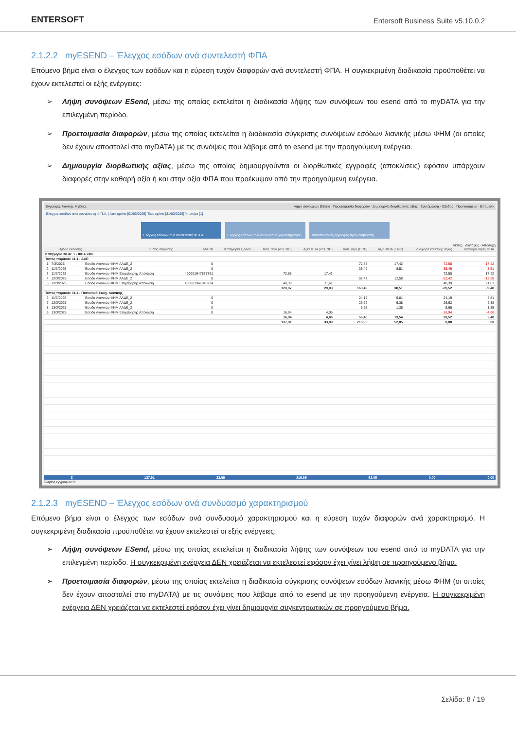ENTERSOFT
Entersoft Business Suite v5.10.0.2
2.1.2.2 myESEND – Έλεγχος εσόδων ανά συντελεστή ΦΠΑ
Επόμενο βήμα είναι ο έλεγχος των εσόδων και η εύρεση τυχόν διαφορών ανά συντελεστή ΦΠΑ. Η συγκεκριμένη διαδικασία προϋποθέτει να έχουν εκτελεστεί οι εξής ενέργειες:
➢ Λήψη συνόψεων ESend, μέσω της οποίας εκτελείται η διαδικασία λήψης των συνόψεων του esend από το myDATA για την επιλεγμένη περίοδο.
➢ Προετοιμασία διαφορών, μέσω της οποίας εκτελείται η διαδικασία σύγκρισης συνόψεων εσόδων λιανικής μέσω ΦΗΜ (οι οποίες δεν έχουν αποσταλεί στο myDATA) με τις συνόψεις που λάβαμε από το esend με την προηγούμενη ενέργεια.
➢ Δημιουργία διορθωτικής αξίας, μέσω της οποίας δημιουργούνται οι διορθωτικές εγγραφές (αποκλίσεις) εφόσον υπάρχουν διαφορές στην καθαρή αξία ή και στην αξία ΦΠΑ που προέκυψαν από την προηγούμενη ενέργεια.
Εγγραφές λιανικής MyData Λήψη συνόψεων ESend · Προετοιμασία διαφορών · Δημιουργία διορθωτικής αξίας · Συντόμευση · Έξοδος · Προηγούμενο · Επόμενο
Έλεγχος εσόδων ανά συντελεστή Φ.Π.Α. | Από ημ/νία [01/03/2025] Έως ημ/νία [31/03/2025] Υποκ/μα [1]
Έλεγχος εσόδων ανά συντελεστή Φ.Π.Α. Έλεγχος εσόδων ανά συνδυασμό χαρακτηρισμού
Τακτοποιητικές εγγραφές προς διαβίβαση
Λίστες · Διατάξεις · Αποδοχή
| | Ημ/νία έκδοσης | Τύπος άθροισης | MARK | Κατηγορία εξόδου | Καθ. αξία (eSEND) | Αξία ΦΠΑ (eSEND) | Καθ. αξία (ERP) | Αξία ΦΠΑ (ERP) | Διαφορά καθαρής αξίας | Διαφορά αξίας ΦΠΑ |
| --- | --- | --- | --- | --- | --- | --- | --- | --- | --- | --- |
| Κατηγορία ΦΠΑ: 1 - ΦΠΑ 24% | | | | | | | | | | |
| Τύπος παρ/κού: 11.1 - ΑΛΠ | | | | | | | | | | |
| 1 | 7/3/2025 | Έσοδα Λιανικών ΦΗΜ ΑΑΔΕ_2 | 0 | | | | 72,58 | 17,42 | -72,58 | -17,42 |
| 2 | 11/3/2025 | Έσοδα Λιανικών ΦΗΜ ΑΑΔΕ_2 | 0 | | | | 35,49 | 8,51 | -35,49 | -8,51 |
| 3 | 11/3/2025 | Έσοδα Λιανικών ΦΗΜ Επιχείρησης Απόκλιση | 400001947837761 | | 72,58 | 17,42 | | | 72,58 | 17,42 |
| 4 | 12/3/2025 | Έσοδα Λιανικών ΦΗΜ ΑΑΔΕ_2 | 0 | | | | 52,42 | 12,58 | -52,42 | -12,58 |
| 5 | 12/3/2025 | Έσοδα Λιανικών ΦΗΜ Επιχείρησης Απόκλιση | 400001947846904 | | 48,39 | 11,61 | | | 48,39 | 11,61 |
| | | | | | 120,97 | 29,03 | 160,49 | 38,51 | -39,52 | -9,48 |
| Τύπος παρ/κού: 11.4 - Πιστωτικό Στοιχ. Λιανικής | | | | | | | | | | |
| 6 | 11/3/2025 | Έσοδα Λιανικών ΦΗΜ ΑΑΔΕ_2 | 0 | | | | 24,19 | 5,81 | 24,19 | 5,81 |
| 7 | 12/3/2025 | Έσοδα Λιανικών ΦΗΜ ΑΑΔΕ_2 | 0 | | | | 26,62 | 6,38 | 26,62 | 6,38 |
| 8 | 13/3/2025 | Έσοδα Λιανικών ΦΗΜ ΑΑΔΕ_2 | 0 | | | | 5,65 | 1,35 | 5,65 | 1,35 |
| 9 | 13/3/2025 | Έσοδα Λιανικών ΦΗΜ Επιχείρησης Απόκλιση | 0 | | 16,94 | 4,06 | | | -16,94 | -4,06 |
| | | | | | 16,94 | 4,06 | 56,46 | 13,54 | 39,52 | 9,48 |
| | | | | | 137,91 | 33,09 | 216,95 | 52,05 | 0,00 | 0,00 |
| Σ | 137,91 | 33,09 | 216,95 | 52,05 | 0,00 | 0,00 |
Πλήθος εγγραφών: 9
2.1.2.3 myESEND – Έλεγχος εσόδων ανά συνδυασμό χαρακτηρισμού
Επόμενο βήμα είναι ο έλεγχος των εσόδων ανά συνδυασμό χαρακτηρισμού και η εύρεση τυχόν διαφορών ανά χαρακτηρισμό. Η συγκεκριμένη διαδικασία προϋποθέτει να έχουν εκτελεστεί οι εξής ενέργειες:
➢ Λήψη συνόψεων ESend, μέσω της οποίας εκτελείται η διαδικασία λήψης των συνόψεων του esend από το myDATA για την επιλεγμένη περίοδο. Η συγκεκριμένη ενέργεια ΔΕΝ χρειάζεται να εκτελεστεί εφόσον έχει γίνει λήψη σε προηγούμενο βήμα.
➢ Προετοιμασία διαφορών, μέσω της οποίας εκτελείται η διαδικασία σύγκρισης συνόψεων εσόδων λιανικής μέσω ΦΗΜ (οι οποίες δεν έχουν αποσταλεί στο myDATA) με τις συνόψεις που λάβαμε από το esend με την προηγούμενη ενέργεια. Η συγκεκριμένη ενέργεια ΔΕΝ χρειάζεται να εκτελεστεί εφόσον έχει γίνει δημιουργία συγκεντρωτικών σε προηγούμενο βήμα.
Σελίδα: 8 / 19